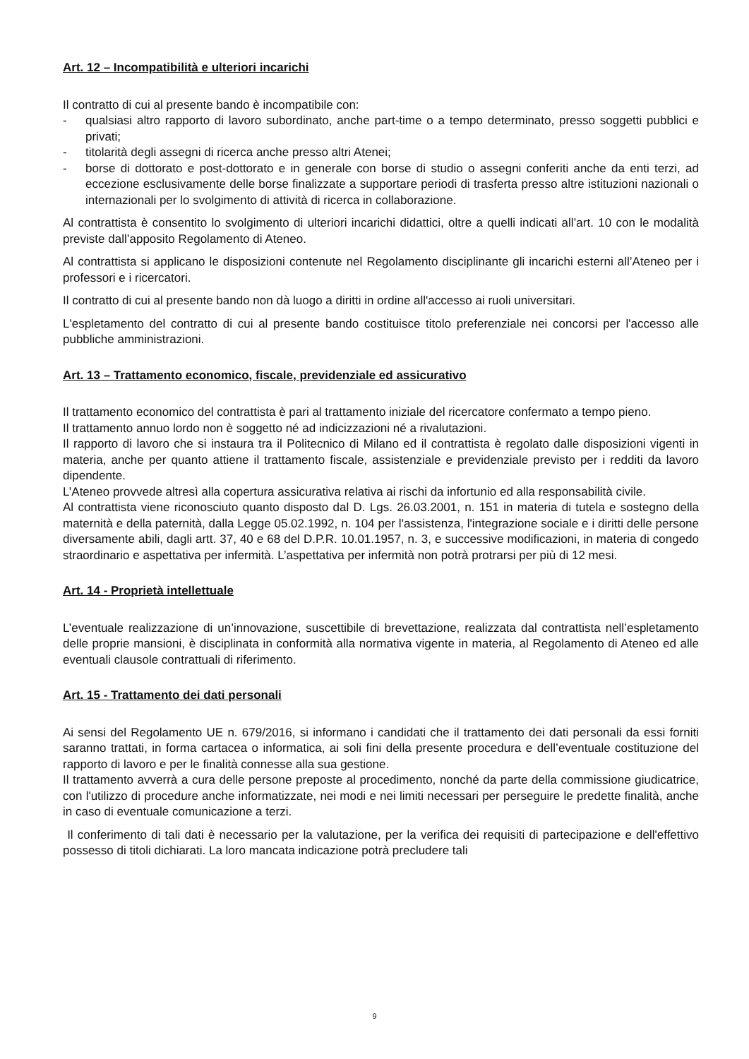Art. 12 – Incompatibilità e ulteriori incarichi
Il contratto di cui al presente bando è incompatibile con:
- qualsiasi altro rapporto di lavoro subordinato, anche part-time o a tempo determinato, presso soggetti pubblici e privati;
- titolarità degli assegni di ricerca anche presso altri Atenei;
- borse di dottorato e post-dottorato e in generale con borse di studio o assegni conferiti anche da enti terzi, ad eccezione esclusivamente delle borse finalizzate a supportare periodi di trasferta presso altre istituzioni nazionali o internazionali per lo svolgimento di attività di ricerca in collaborazione.
Al contrattista è consentito lo svolgimento di ulteriori incarichi didattici, oltre a quelli indicati all’art. 10 con le modalità previste dall’apposito Regolamento di Ateneo.
Al contrattista si applicano le disposizioni contenute nel Regolamento disciplinante gli incarichi esterni all’Ateneo per i professori e i ricercatori.
Il contratto di cui al presente bando non dà luogo a diritti in ordine all'accesso ai ruoli universitari.
L'espletamento del contratto di cui al presente bando costituisce titolo preferenziale nei concorsi per l'accesso alle pubbliche amministrazioni.
Art. 13 – Trattamento economico, fiscale, previdenziale ed assicurativo
Il trattamento economico del contrattista è pari al trattamento iniziale del ricercatore confermato a tempo pieno.
Il trattamento annuo lordo non è soggetto né ad indicizzazioni né a rivalutazioni.
Il rapporto di lavoro che si instaura tra il Politecnico di Milano ed il contrattista è regolato dalle disposizioni vigenti in materia, anche per quanto attiene il trattamento fiscale, assistenziale e previdenziale previsto per i redditi da lavoro dipendente.
L’Ateneo provvede altresì alla copertura assicurativa relativa ai rischi da infortunio ed alla responsabilità civile.
Al contrattista viene riconosciuto quanto disposto dal D. Lgs. 26.03.2001, n. 151 in materia di tutela e sostegno della maternità e della paternità, dalla Legge 05.02.1992, n. 104 per l'assistenza, l'integrazione sociale e i diritti delle persone diversamente abili, dagli artt. 37, 40 e 68 del D.P.R. 10.01.1957, n. 3, e successive modificazioni, in materia di congedo straordinario e aspettativa per infermità. L’aspettativa per infermità non potrà protrarsi per più di 12 mesi.
Art. 14 - Proprietà intellettuale
L’eventuale realizzazione di un’innovazione, suscettibile di brevettazione, realizzata dal contrattista nell’espletamento delle proprie mansioni, è disciplinata in conformità alla normativa vigente in materia, al Regolamento di Ateneo ed alle eventuali clausole contrattuali di riferimento.
Art. 15 - Trattamento dei dati personali
Ai sensi del Regolamento UE n. 679/2016, si informano i candidati che il trattamento dei dati personali da essi forniti saranno trattati, in forma cartacea o informatica, ai soli fini della presente procedura e dell’eventuale costituzione del rapporto di lavoro e per le finalità connesse alla sua gestione.
Il trattamento avverrà a cura delle persone preposte al procedimento, nonché da parte della commissione giudicatrice, con l'utilizzo di procedure anche informatizzate, nei modi e nei limiti necessari per perseguire le predette finalità, anche in caso di eventuale comunicazione a terzi.
Il conferimento di tali dati è necessario per la valutazione, per la verifica dei requisiti di partecipazione e dell'effettivo possesso di titoli dichiarati. La loro mancata indicazione potrà precludere tali
9